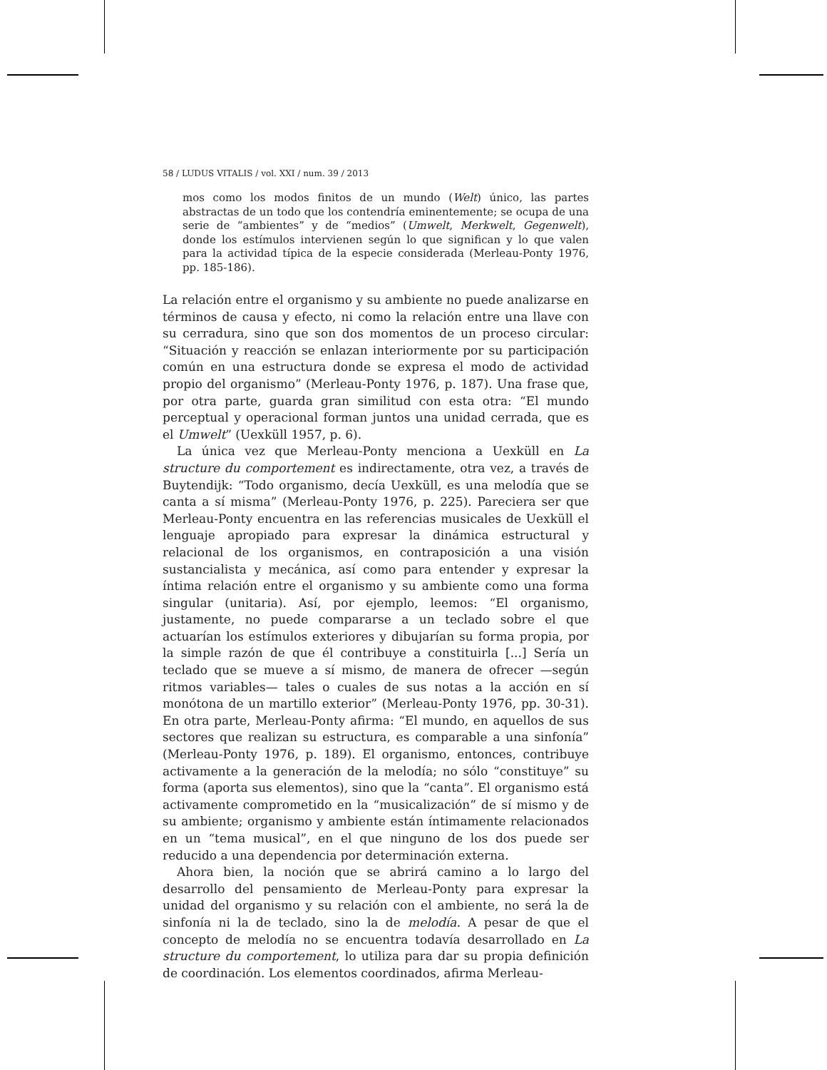58 / LUDUS VITALIS / vol. XXI / num. 39 / 2013
mos como los modos finitos de un mundo (Welt) único, las partes abstractas de un todo que los contendría eminentemente; se ocupa de una serie de “ambientes” y de “medios” (Umwelt, Merkwelt, Gegenwelt), donde los estímulos intervienen según lo que significan y lo que valen para la actividad típica de la especie considerada (Merleau-Ponty 1976, pp. 185-186).
La relación entre el organismo y su ambiente no puede analizarse en términos de causa y efecto, ni como la relación entre una llave con su cerradura, sino que son dos momentos de un proceso circular: “Situación y reacción se enlazan interiormente por su participación común en una estructura donde se expresa el modo de actividad propio del organismo” (Merleau-Ponty 1976, p. 187). Una frase que, por otra parte, guarda gran similitud con esta otra: “El mundo perceptual y operacional forman juntos una unidad cerrada, que es el Umwelt” (Uexküll 1957, p. 6).
La única vez que Merleau-Ponty menciona a Uexküll en La structure du comportement es indirectamente, otra vez, a través de Buytendijk: “Todo organismo, decía Uexküll, es una melodía que se canta a sí misma” (Merleau-Ponty 1976, p. 225). Pareciera ser que Merleau-Ponty encuentra en las referencias musicales de Uexküll el lenguaje apropiado para expresar la dinámica estructural y relacional de los organismos, en contraposición a una visión sustancialista y mecánica, así como para entender y expresar la íntima relación entre el organismo y su ambiente como una forma singular (unitaria). Así, por ejemplo, leemos: “El organismo, justamente, no puede compararse a un teclado sobre el que actuarían los estímulos exteriores y dibujarían su forma propia, por la simple razón de que él contribuye a constituirla [...] Sería un teclado que se mueve a sí mismo, de manera de ofrecer —según ritmos variables— tales o cuales de sus notas a la acción en sí monótona de un martillo exterior” (Merleau-Ponty 1976, pp. 30-31). En otra parte, Merleau-Ponty afirma: “El mundo, en aquellos de sus sectores que realizan su estructura, es comparable a una sinfonía” (Merleau-Ponty 1976, p. 189). El organismo, entonces, contribuye activamente a la generación de la melodía; no sólo “constituye” su forma (aporta sus elementos), sino que la “canta”. El organismo está activamente comprometido en la “musicalización” de sí mismo y de su ambiente; organismo y ambiente están íntimamente relacionados en un “tema musical”, en el que ninguno de los dos puede ser reducido a una dependencia por determinación externa.
Ahora bien, la noción que se abrirá camino a lo largo del desarrollo del pensamiento de Merleau-Ponty para expresar la unidad del organismo y su relación con el ambiente, no será la de sinfonía ni la de teclado, sino la de melodía. A pesar de que el concepto de melodía no se encuentra todavía desarrollado en La structure du comportement, lo utiliza para dar su propia definición de coordinación. Los elementos coordinados, afirma Merleau-